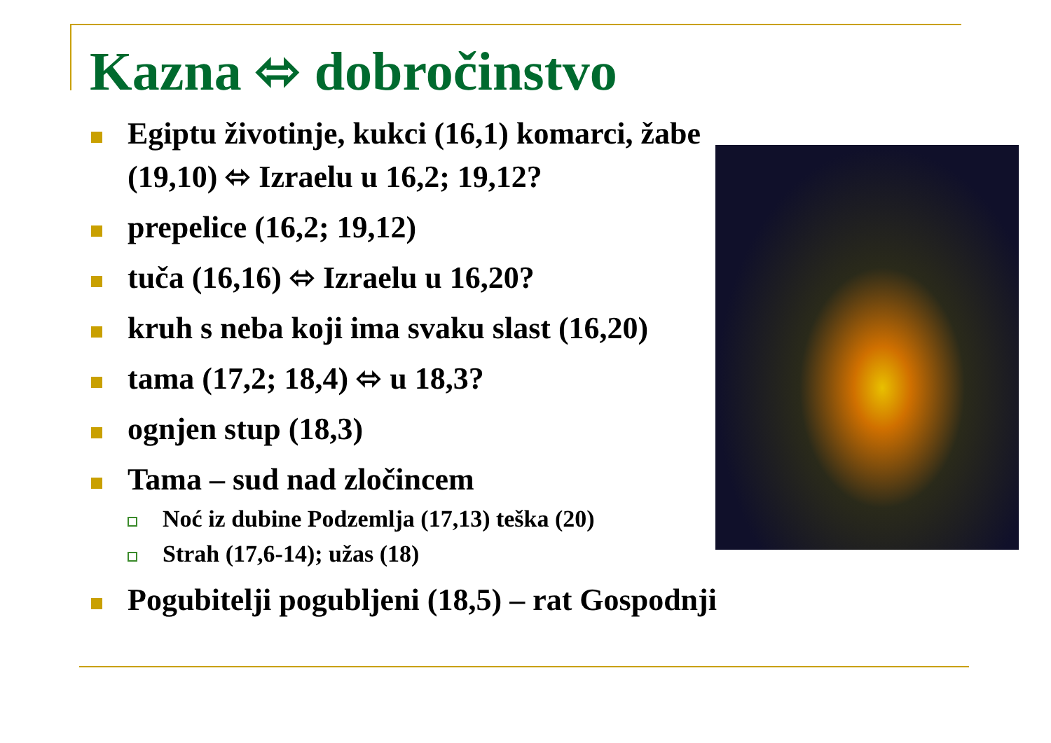Kazna ⬄ dobročinstvo
Egiptu životinje, kukci (16,1) komarci, žabe (19,10) ⬄ Izraelu u 16,2; 19,12?
prepelice (16,2; 19,12)
tuča (16,16) ⬄ Izraelu u 16,20?
kruh s neba koji ima svaku slast (16,20)
tama (17,2; 18,4) ⬄ u 18,3?
ognjen stup (18,3)
Tama – sud nad zločincem
Noć iz dubine Podzemlja (17,13) teška (20)
Strah (17,6-14); užas (18)
Pogubitelji pogubljeni (18,5) – rat Gospodnji